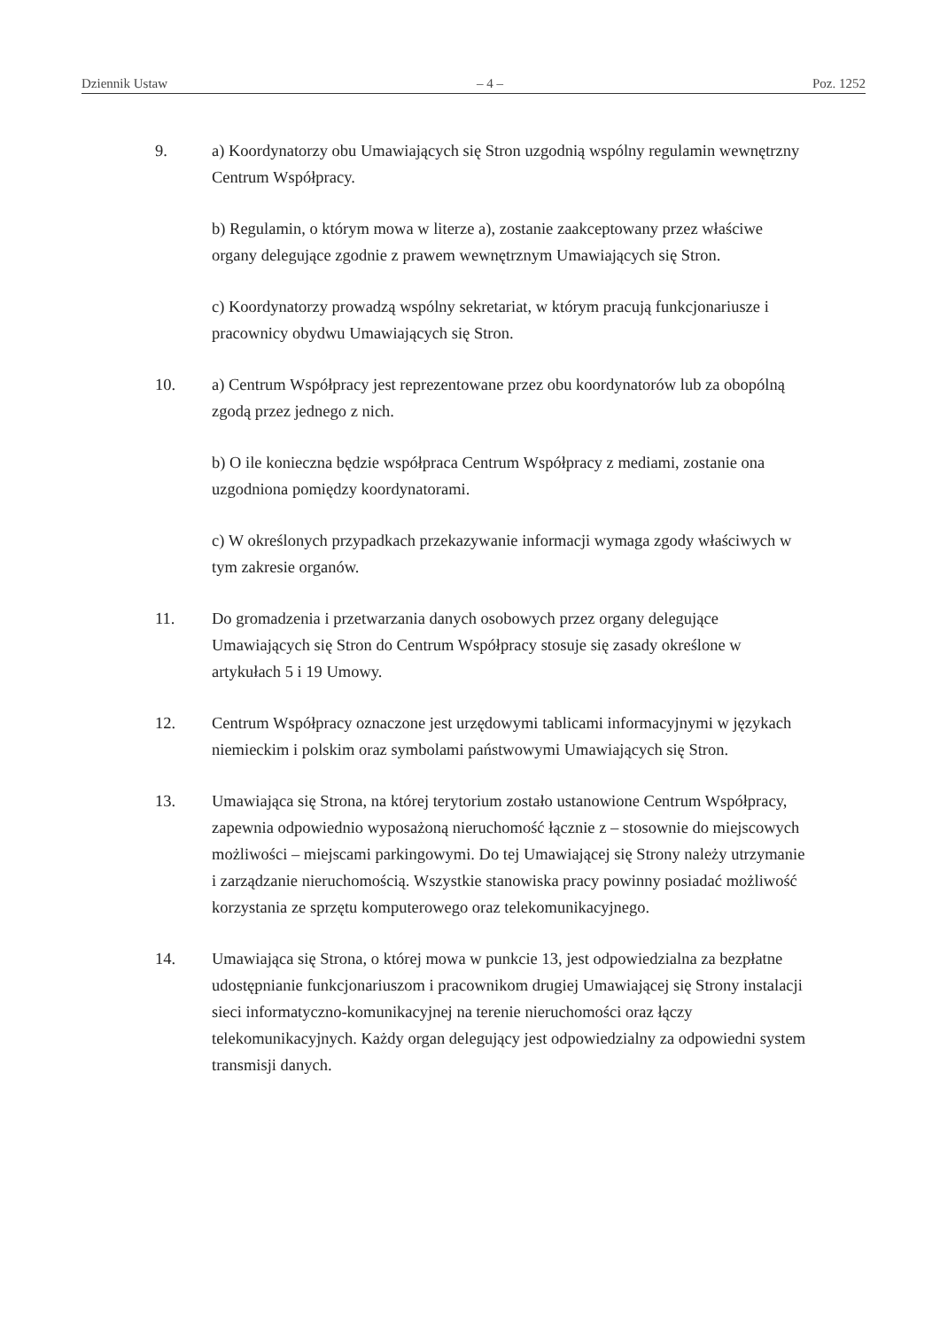Dziennik Ustaw – 4 – Poz. 1252
9. a) Koordynatorzy obu Umawiających się Stron uzgodnią wspólny regulamin wewnętrzny Centrum Współpracy.
b) Regulamin, o którym mowa w literze a), zostanie zaakceptowany przez właściwe organy delegujące zgodnie z prawem wewnętrznym Umawiających się Stron.
c) Koordynatorzy prowadzą wspólny sekretariat, w którym pracują funkcjonariusze i pracownicy obydwu Umawiających się Stron.
10. a) Centrum Współpracy jest reprezentowane przez obu koordynatorów lub za obopólną zgodą przez jednego z nich.
b) O ile konieczna będzie współpraca Centrum Współpracy z mediami, zostanie ona uzgodniona pomiędzy koordynatorami.
c) W określonych przypadkach przekazywanie informacji wymaga zgody właściwych w tym zakresie organów.
11. Do gromadzenia i przetwarzania danych osobowych przez organy delegujące Umawiających się Stron do Centrum Współpracy stosuje się zasady określone w artykułach 5 i 19 Umowy.
12. Centrum Współpracy oznaczone jest urzędowymi tablicami informacyjnymi w językach niemieckim i polskim oraz symbolami państwowymi Umawiających się Stron.
13. Umawiająca się Strona, na której terytorium zostało ustanowione Centrum Współpracy, zapewnia odpowiednio wyposażoną nieruchomość łącznie z – stosownie do miejscowych możliwości – miejscami parkingowymi. Do tej Umawiającej się Strony należy utrzymanie i zarządzanie nieruchomością. Wszystkie stanowiska pracy powinny posiadać możliwość korzystania ze sprzętu komputerowego oraz telekomunikacyjnego.
14. Umawiająca się Strona, o której mowa w punkcie 13, jest odpowiedzialna za bezpłatne udostępnianie funkcjonariuszom i pracownikom drugiej Umawiającej się Strony instalacji sieci informatyczno-komunikacyjnej na terenie nieruchomości oraz łączy telekomunikacyjnych. Każdy organ delegujący jest odpowiedzialny za odpowiedni system transmisji danych.